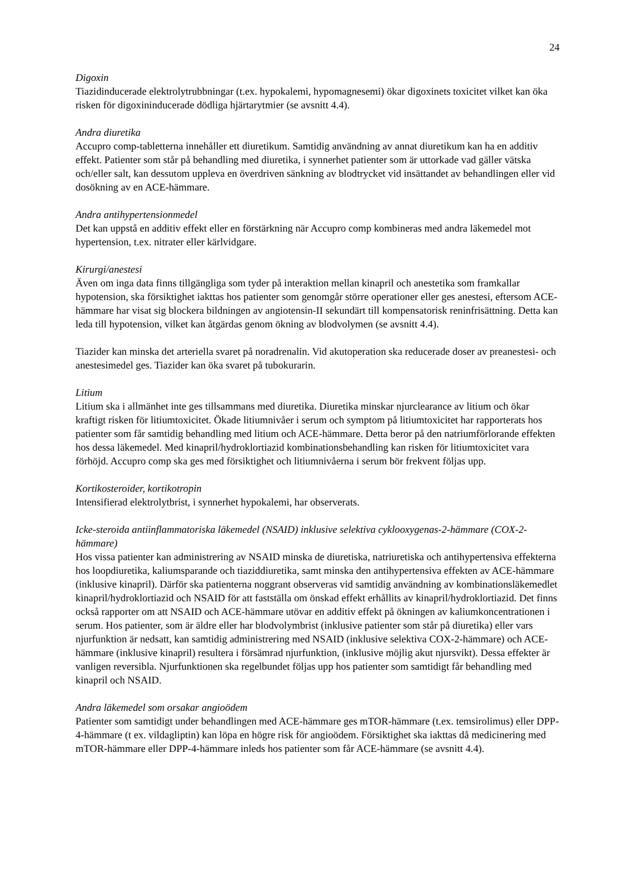24
Digoxin
Tiazidinducerade elektrolytrubbningar (t.ex. hypokalemi, hypomagnesemi) ökar digoxinets toxicitet vilket kan öka risken för digoxininducerade dödliga hjärtarytmier (se avsnitt 4.4).
Andra diuretika
Accupro comp-tabletterna innehåller ett diuretikum. Samtidig användning av annat diuretikum kan ha en additiv effekt. Patienter som står på behandling med diuretika, i synnerhet patienter som är uttorkade vad gäller vätska och/eller salt, kan dessutom uppleva en överdriven sänkning av blodtrycket vid insättandet av behandlingen eller vid dosökning av en ACE-hämmare.
Andra antihypertensionmedel
Det kan uppstå en additiv effekt eller en förstärkning när Accupro comp kombineras med andra läkemedel mot hypertension, t.ex. nitrater eller kärlvidgare.
Kirurgi/anestesi
Även om inga data finns tillgängliga som tyder på interaktion mellan kinapril och anestetika som framkallar hypotension, ska försiktighet iakttas hos patienter som genomgår större operationer eller ges anestesi, eftersom ACE-hämmare har visat sig blockera bildningen av angiotensin-II sekundärt till kompensatorisk reninfrisättning. Detta kan leda till hypotension, vilket kan åtgärdas genom ökning av blodvolymen (se avsnitt 4.4).
Tiazider kan minska det arteriella svaret på noradrenalin. Vid akutoperation ska reducerade doser av preanestesi- och anestesimedel ges. Tiazider kan öka svaret på tubokurarin.
Litium
Litium ska i allmänhet inte ges tillsammans med diuretika. Diuretika minskar njurclearance av litium och ökar kraftigt risken för litiumtoxicitet. Ökade litiumnivåer i serum och symptom på litiumtoxicitet har rapporterats hos patienter som får samtidig behandling med litium och ACE-hämmare. Detta beror på den natriumförlorande effekten hos dessa läkemedel. Med kinapril/hydroklortiazid kombinationsbehandling kan risken för litiumtoxicitet vara förhöjd. Accupro comp ska ges med försiktighet och litiumnivåerna i serum bör frekvent följas upp.
Kortikosteroider, kortikotropin
Intensifierad elektrolytbrist, i synnerhet hypokalemi, har observerats.
Icke-steroida antiinflammatoriska läkemedel (NSAID) inklusive selektiva cyklooxygenas-2-hämmare (COX-2-hämmare)
Hos vissa patienter kan administrering av NSAID minska de diuretiska, natriuretiska och antihypertensiva effekterna hos loopdiuretika, kaliumsparande och tiaziddiuretika, samt minska den antihypertensiva effekten av ACE-hämmare (inklusive kinapril). Därför ska patienterna noggrant observeras vid samtidig användning av kombinationsläkemedlet kinapril/hydroklortiazid och NSAID för att fastställa om önskad effekt erhållits av kinapril/hydroklortiazid. Det finns också rapporter om att NSAID och ACE-hämmare utövar en additiv effekt på ökningen av kaliumkoncentrationen i serum. Hos patienter, som är äldre eller har blodvolymbrist (inklusive patienter som står på diuretika) eller vars njurfunktion är nedsatt, kan samtidig administrering med NSAID (inklusive selektiva COX-2-hämmare) och ACE-hämmare (inklusive kinapril) resultera i försämrad njurfunktion, (inklusive möjlig akut njursvikt). Dessa effekter är vanligen reversibla. Njurfunktionen ska regelbundet följas upp hos patienter som samtidigt får behandling med kinapril och NSAID.
Andra läkemedel som orsakar angioödem
Patienter som samtidigt under behandlingen med ACE-hämmare ges mTOR-hämmare (t.ex. temsirolimus) eller DPP-4-hämmare (t ex. vildagliptin) kan löpa en högre risk för angioödem. Försiktighet ska iakttas då medicinering med mTOR-hämmare eller DPP-4-hämmare inleds hos patienter som får ACE-hämmare (se avsnitt 4.4).